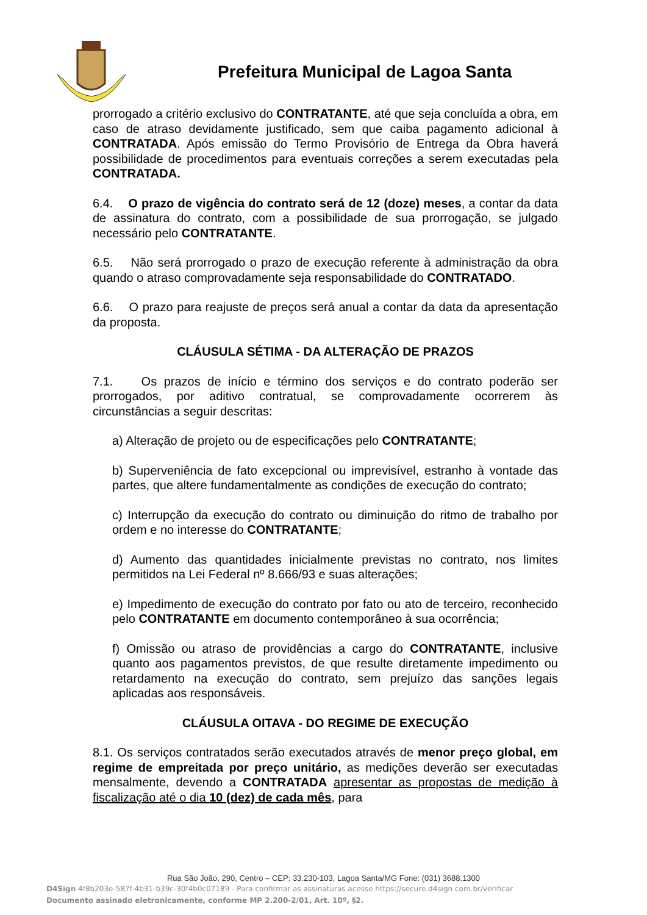Prefeitura Municipal de Lagoa Santa
prorrogado a critério exclusivo do CONTRATANTE, até que seja concluída a obra, em caso de atraso devidamente justificado, sem que caiba pagamento adicional à CONTRATADA. Após emissão do Termo Provisório de Entrega da Obra haverá possibilidade de procedimentos para eventuais correções a serem executadas pela CONTRATADA.
6.4. O prazo de vigência do contrato será de 12 (doze) meses, a contar da data de assinatura do contrato, com a possibilidade de sua prorrogação, se julgado necessário pelo CONTRATANTE.
6.5. Não será prorrogado o prazo de execução referente à administração da obra quando o atraso comprovadamente seja responsabilidade do CONTRATADO.
6.6. O prazo para reajuste de preços será anual a contar da data da apresentação da proposta.
CLÁUSULA SÉTIMA - DA ALTERAÇÃO DE PRAZOS
7.1. Os prazos de início e término dos serviços e do contrato poderão ser prorrogados, por aditivo contratual, se comprovadamente ocorrerem às circunstâncias a seguir descritas:
a) Alteração de projeto ou de especificações pelo CONTRATANTE;
b) Superveniência de fato excepcional ou imprevisível, estranho à vontade das partes, que altere fundamentalmente as condições de execução do contrato;
c) Interrupção da execução do contrato ou diminuição do ritmo de trabalho por ordem e no interesse do CONTRATANTE;
d) Aumento das quantidades inicialmente previstas no contrato, nos limites permitidos na Lei Federal nº 8.666/93 e suas alterações;
e) Impedimento de execução do contrato por fato ou ato de terceiro, reconhecido pelo CONTRATANTE em documento contemporâneo à sua ocorrência;
f) Omissão ou atraso de providências a cargo do CONTRATANTE, inclusive quanto aos pagamentos previstos, de que resulte diretamente impedimento ou retardamento na execução do contrato, sem prejuízo das sanções legais aplicadas aos responsáveis.
CLÁUSULA OITAVA - DO REGIME DE EXECUÇÃO
8.1. Os serviços contratados serão executados através de menor preço global, em regime de empreitada por preço unitário, as medições deverão ser executadas mensalmente, devendo a CONTRATADA apresentar as propostas de medição à fiscalização até o dia 10 (dez) de cada mês, para
Rua São João, 290, Centro – CEP: 33.230-103, Lagoa Santa/MG Fone: (031) 3688.1300
D4Sign 4f8b203e-587f-4b31-b39c-30f4b0c07189 - Para confirmar as assinaturas acesse https://secure.d4sign.com.br/verificar
Documento assinado eletronicamente, conforme MP 2.200-2/01, Art. 10º, §2.